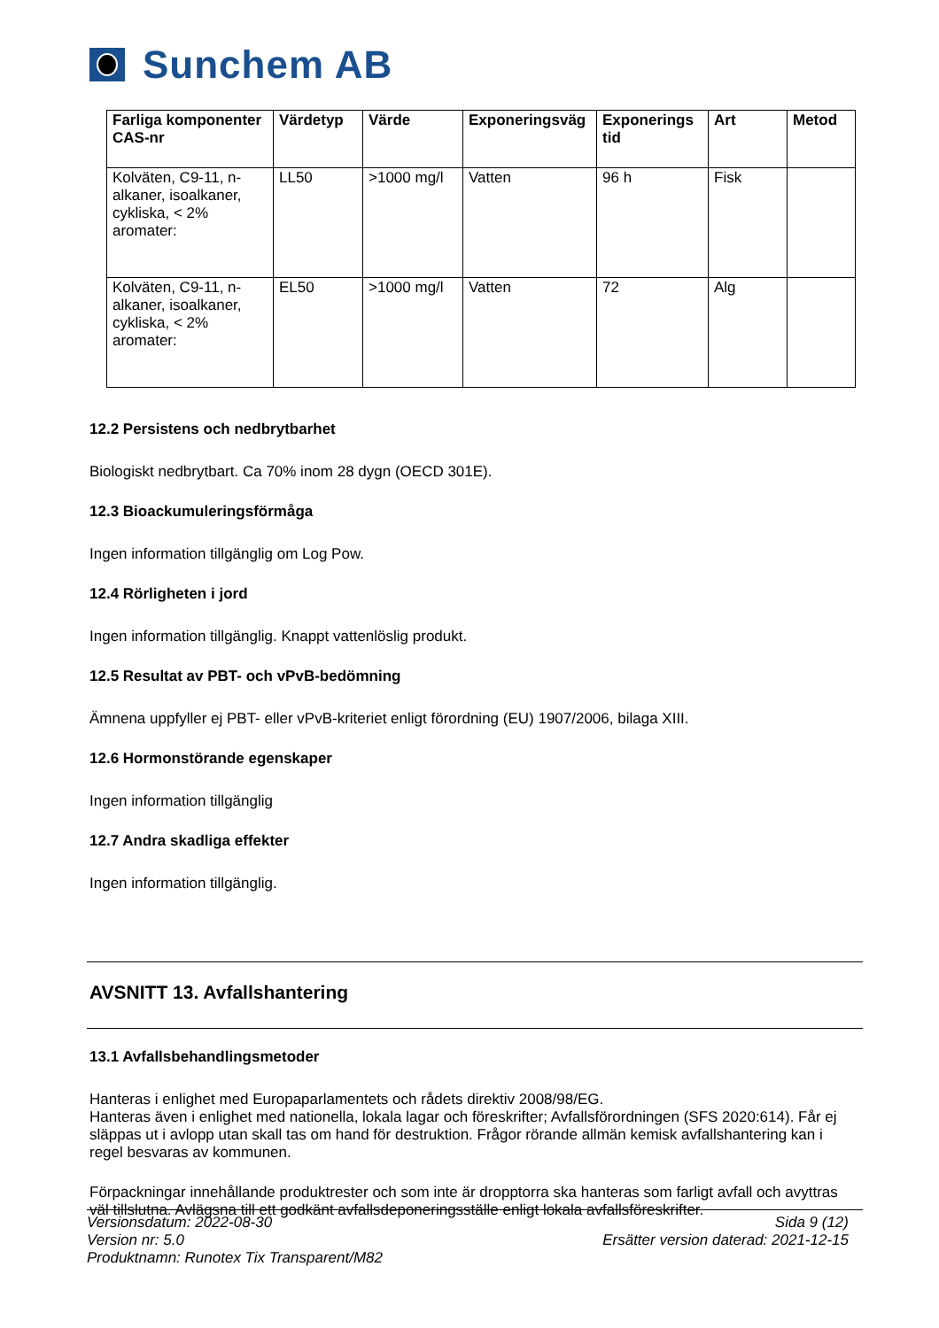Sunchem AB
| Farliga komponenter CAS-nr | Värdetyp | Värde | Exponeringsväg | Exponerings tid | Art | Metod |
| --- | --- | --- | --- | --- | --- | --- |
| Kolväten, C9-11, n-alkaner, isoalkaner, cykliska, < 2% aromater: | LL50 | >1000 mg/l | Vatten | 96 h | Fisk | |
| Kolväten, C9-11, n-alkaner, isoalkaner, cykliska, < 2% aromater: | EL50 | >1000 mg/l | Vatten | 72 | Alg | |
12.2 Persistens och nedbrytbarhet
Biologiskt nedbrytbart. Ca 70% inom 28 dygn (OECD 301E).
12.3 Bioackumuleringsförmåga
Ingen information tillgänglig om Log Pow.
12.4 Rörligheten i jord
Ingen information tillgänglig. Knappt vattenlöslig produkt.
12.5 Resultat av PBT- och vPvB-bedömning
Ämnena uppfyller ej PBT- eller vPvB-kriteriet enligt förordning (EU) 1907/2006, bilaga XIII.
12.6 Hormonstörande egenskaper
Ingen information tillgänglig
12.7 Andra skadliga effekter
Ingen information tillgänglig.
AVSNITT 13. Avfallshantering
13.1 Avfallsbehandlingsmetoder
Hanteras i enlighet med Europaparlamentets och rådets direktiv 2008/98/EG.
Hanteras även i enlighet med nationella, lokala lagar och föreskrifter; Avfallsförordningen (SFS 2020:614). Får ej släppas ut i avlopp utan skall tas om hand för destruktion. Frågor rörande allmän kemisk avfallshantering kan i regel besvaras av kommunen.
Förpackningar innehållande produktrester och som inte är dropptorra ska hanteras som farligt avfall och avyttras väl tillslutna. Avlägsna till ett godkänt avfallsdeponeringsställe enligt lokala avfallsföreskrifter.
Versionsdatum: 2022-08-30
Version nr: 5.0
Produktnamn: Runotex Tix Transparent/M82
Sida 9 (12)
Ersätter version daterad: 2021-12-15